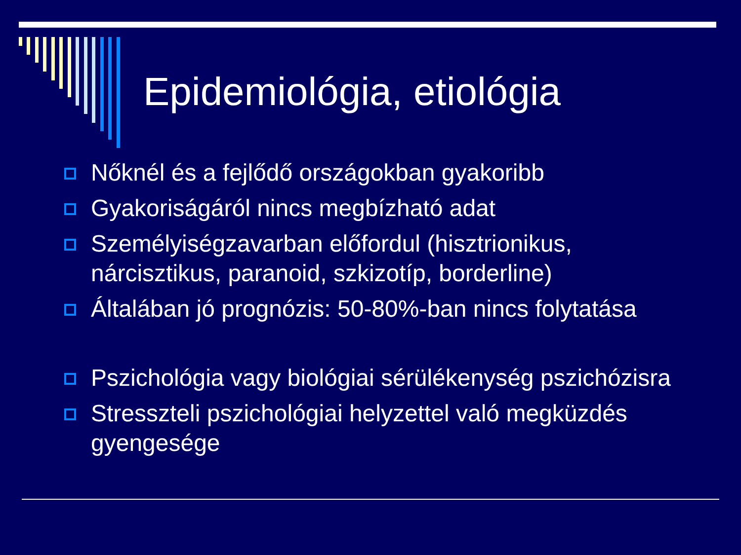Epidemiológia, etiológia
Nőknél és a fejlődő országokban gyakoribb
Gyakoriságáról nincs megbízható adat
Személyiségzavarban előfordul (hisztrionikus, nárcisztikus, paranoid, szkizotíp, borderline)
Általában jó prognózis: 50-80%-ban nincs folytatása
Pszichológia vagy biológiai sérülékenység pszichózisra
Stresszteli pszichológiai helyzettel való megküzdés gyengesége